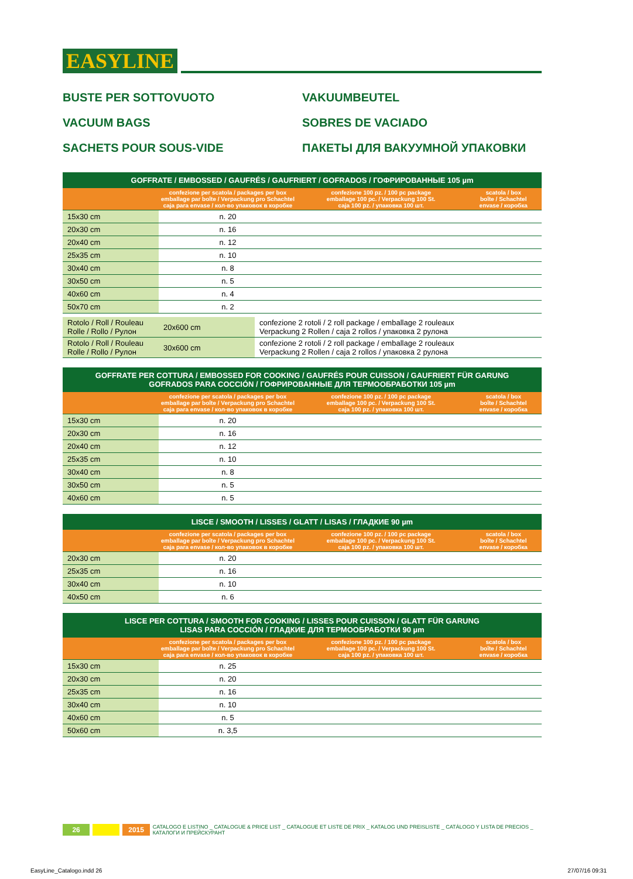EASYLINE
BUSTE PER SOTTOVUOTO
VAKUUMBEUTEL
VACUUM BAGS
SOBRES DE VACIADO
SACHETS POUR SOUS-VIDE
ПАКЕТЫ ДЛЯ ВАКУУМНОЙ УПАКОВКИ
| GOFFRATE / EMBOSSED / GAUFRÉS / GAUFRIERT / GOFRADOS / ГОФРИРОВАННЫЕ 105 µm | | | |
| --- | --- | --- | --- |
| | confezione per scatola / packages per box emballage par boîte / Verpackung pro Schachtel caja para envase / кол-во упаковок в коробке | confezione 100 pz. / 100 pc package emballage 100 pc. / Verpackung 100 St. caja 100 pz. / упаковка 100 шт. | scatola / box boîte / Schachtel envase / коробка |
| 15x30 cm | n. 20 | | |
| 20x30 cm | n. 16 | | |
| 20x40 cm | n. 12 | | |
| 25x35 cm | n. 10 | | |
| 30x40 cm | n. 8 | | |
| 30x50 cm | n. 5 | | |
| 40x60 cm | n. 4 | | |
| 50x70 cm | n. 2 | | |
| Rotolo / Roll / Rouleau Rolle / Rollo / Рулон | 20x600 cm | confezione 2 rotoli / 2 roll package / emballage 2 rouleaux Verpackung 2 Rollen / caja 2 rollos / упаковка 2 рулона |
| Rotolo / Roll / Rouleau Rolle / Rollo / Рулон | 30x600 cm | confezione 2 rotoli / 2 roll package / emballage 2 rouleaux Verpackung 2 Rollen / caja 2 rollos / упаковка 2 рулона |
| GOFFRATE PER COTTURA / EMBOSSED FOR COOKING / GAUFRÉS POUR CUISSON / GAUFRIERT FÜR GARUNG GOFRADOS PARA COCCIÓN / ГОФРИРОВАННЫЕ ДЛЯ ТЕРМООБРАБОТКИ 105 µm | | | |
| --- | --- | --- | --- |
| | confezione per scatola / packages per box emballage par boîte / Verpackung pro Schachtel caja para envase / кол-во упаковок в коробке | confezione 100 pz. / 100 pc package emballage 100 pc. / Verpackung 100 St. caja 100 pz. / упаковка 100 шт. | scatola / box boîte / Schachtel envase / коробка |
| 15x30 cm | n. 20 | | |
| 20x30 cm | n. 16 | | |
| 20x40 cm | n. 12 | | |
| 25x35 cm | n. 10 | | |
| 30x40 cm | n. 8 | | |
| 30x50 cm | n. 5 | | |
| 40x60 cm | n. 5 | | |
| LISCE / SMOOTH / LISSES / GLATT / LISAS / ГЛАДКИЕ 90 µm | | | |
| --- | --- | --- | --- |
| | confezione per scatola / packages per box emballage par boîte / Verpackung pro Schachtel caja para envase / кол-во упаковок в коробке | confezione 100 pz. / 100 pc package emballage 100 pc. / Verpackung 100 St. caja 100 pz. / упаковка 100 шт. | scatola / box boîte / Schachtel envase / коробка |
| 20x30 cm | n. 20 | | |
| 25x35 cm | n. 16 | | |
| 30x40 cm | n. 10 | | |
| 40x50 cm | n. 6 | | |
| LISCE PER COTTURA / SMOOTH FOR COOKING / LISSES POUR CUISSON / GLATT FÜR GARUNG LISAS PARA COCCIÓN / ГЛАДКИЕ ДЛЯ ТЕРМООБРАБОТКИ 90 µm | | | |
| --- | --- | --- | --- |
| | confezione per scatola / packages per box emballage par boîte / Verpackung pro Schachtel caja para envase / кол-во упаковок в коробке | confezione 100 pz. / 100 pc package emballage 100 pc. / Verpackung 100 St. caja 100 pz. / упаковка 100 шт. | scatola / box boîte / Schachtel envase / коробка |
| 15x30 cm | n. 25 | | |
| 20x30 cm | n. 20 | | |
| 25x35 cm | n. 16 | | |
| 30x40 cm | n. 10 | | |
| 40x60 cm | n. 5 | | |
| 50x60 cm | n. 3,5 | | |
26 2015 CATALOGO E LISTINO _ CATALOGUE & PRICE LIST _ CATALOGUE ET LISTE DE PRIX _ KATALOG UND PREISLISTE _ CATÁLOGO Y LISTA DE PRECIOS _ КАТАЛОГИ И ПРЕЙСКУРАНТ
EasyLine_Catalogo.indd 26 27/07/16 09:31